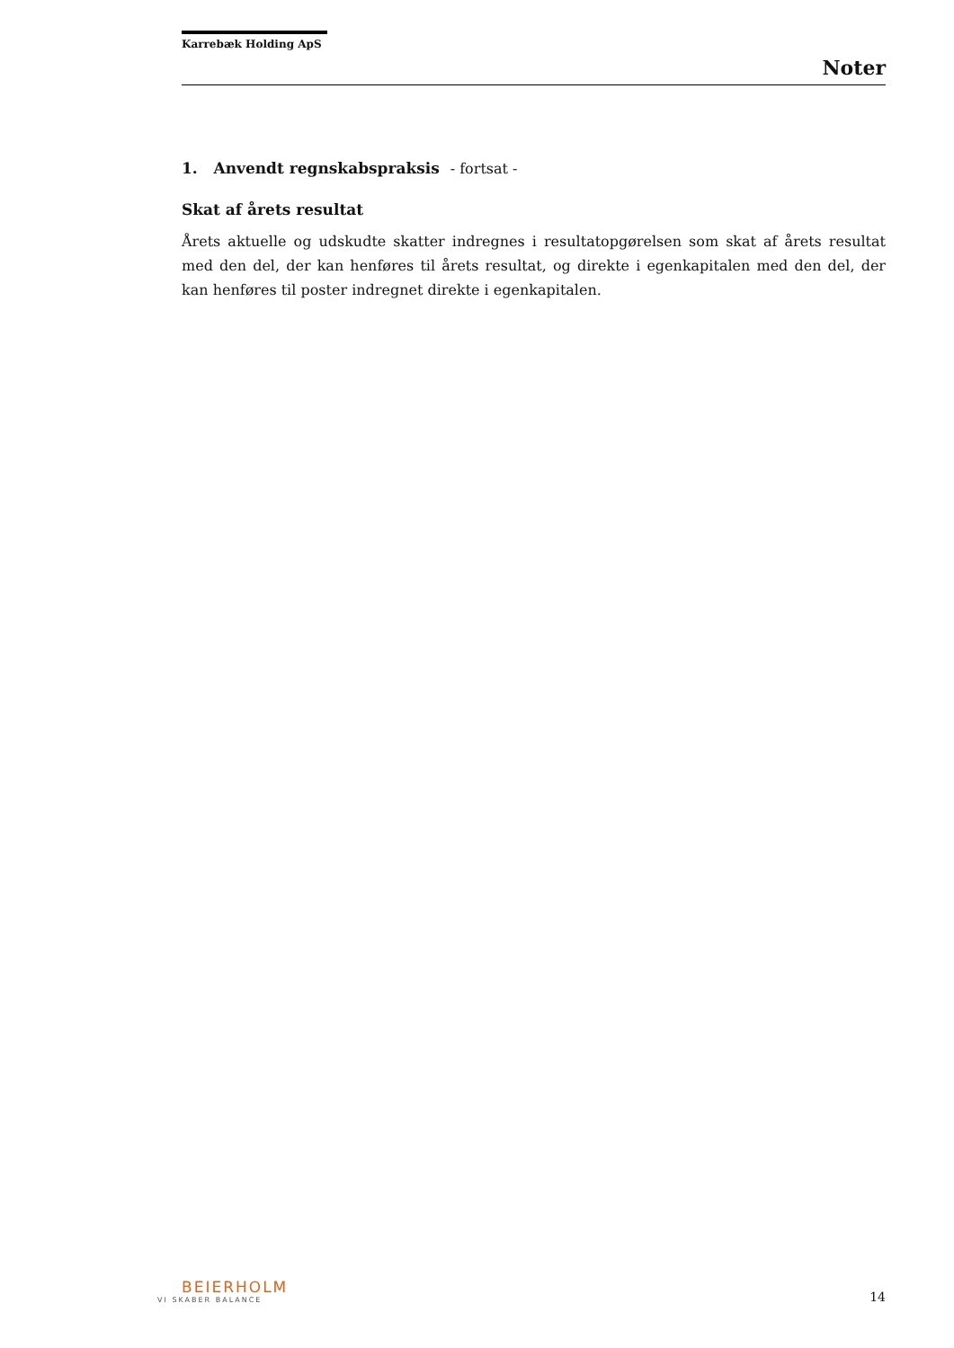Karrebæk Holding ApS
Noter
1. Anvendt regnskabspraksis - fortsat -
Skat af årets resultat
Årets aktuelle og udskudte skatter indregnes i resultatopgørelsen som skat af årets resultat med den del, der kan henføres til årets resultat, og direkte i egenkapitalen med den del, der kan henføres til poster indregnet direkte i egenkapitalen.
BEIERHOLM
VI SKABER BALANCE
14